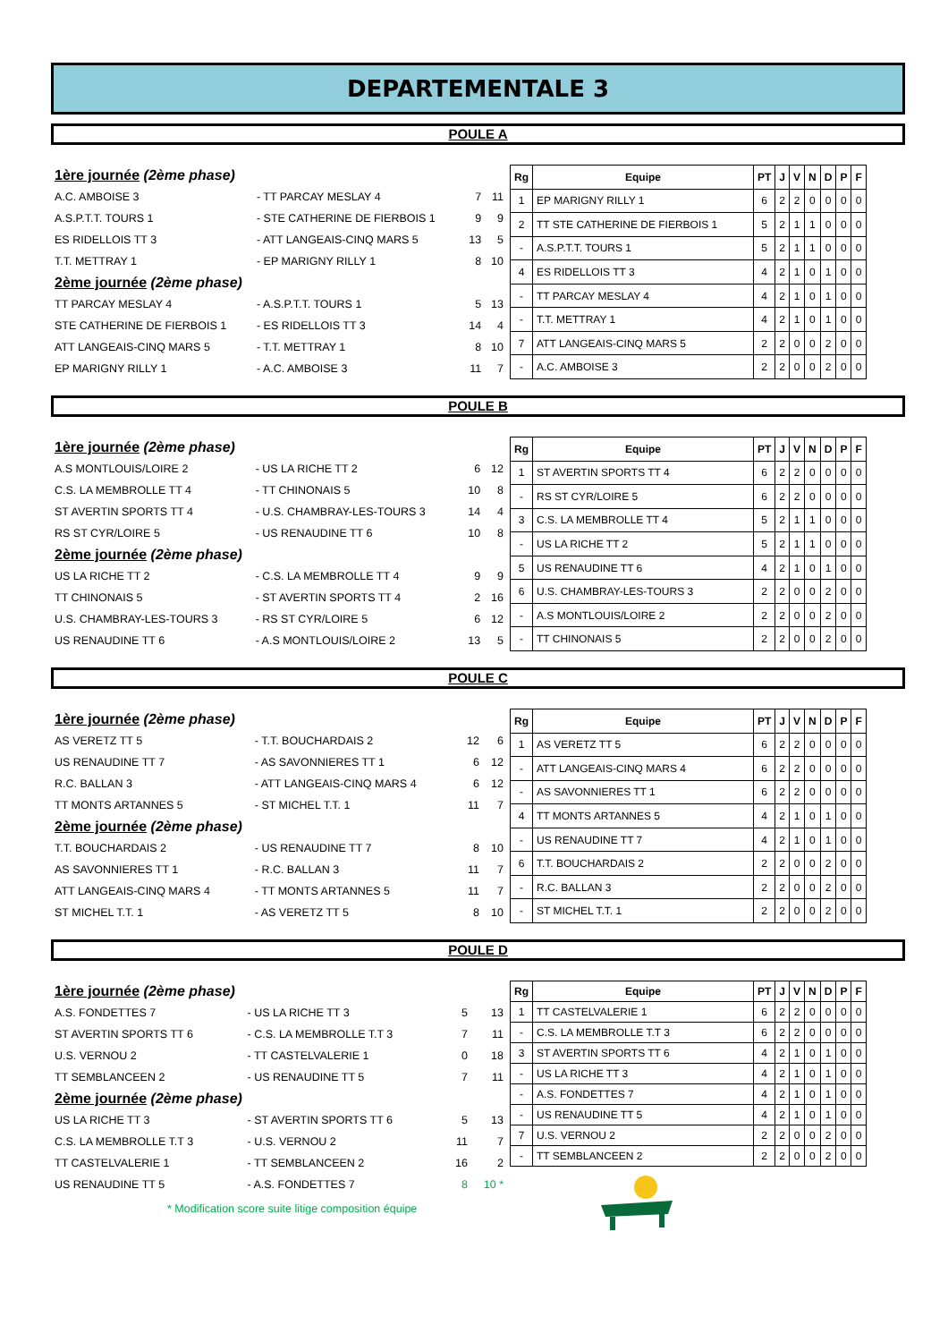DEPARTEMENTALE 3
POULE A
| 1ère journée (2ème phase) | | | |
| A.C. AMBOISE 3 | - TT PARCAY MESLAY 4 | 7 | 11 |
| A.S.P.T.T. TOURS 1 | - STE CATHERINE DE FIERBOIS 1 | 9 | 9 |
| ES RIDELLOIS TT 3 | - ATT LANGEAIS-CINQ MARS 5 | 13 | 5 |
| T.T. METTRAY 1 | - EP MARIGNY RILLY 1 | 8 | 10 |
| 2ème journée (2ème phase) | | | |
| TT PARCAY MESLAY 4 | - A.S.P.T.T. TOURS 1 | 5 | 13 |
| STE CATHERINE DE FIERBOIS 1 | - ES RIDELLOIS TT 3 | 14 | 4 |
| ATT LANGEAIS-CINQ MARS 5 | - T.T. METTRAY 1 | 8 | 10 |
| EP MARIGNY RILLY 1 | - A.C. AMBOISE 3 | 11 | 7 |
| Rg | Equipe | PT | J | V | N | D | P | F |
| --- | --- | --- | --- | --- | --- | --- | --- | --- |
| 1 | EP MARIGNY RILLY 1 | 6 | 2 | 2 | 0 | 0 | 0 | 0 |
| 2 | TT STE CATHERINE DE FIERBOIS 1 | 5 | 2 | 1 | 1 | 0 | 0 | 0 |
| - | A.S.P.T.T. TOURS 1 | 5 | 2 | 1 | 1 | 0 | 0 | 0 |
| 4 | ES RIDELLOIS TT 3 | 4 | 2 | 1 | 0 | 1 | 0 | 0 |
| - | TT PARCAY MESLAY 4 | 4 | 2 | 1 | 0 | 1 | 0 | 0 |
| - | T.T. METTRAY 1 | 4 | 2 | 1 | 0 | 1 | 0 | 0 |
| 7 | ATT LANGEAIS-CINQ MARS 5 | 2 | 2 | 0 | 0 | 2 | 0 | 0 |
| - | A.C. AMBOISE 3 | 2 | 2 | 0 | 0 | 2 | 0 | 0 |
POULE B
| 1ère journée (2ème phase) | | | |
| A.S MONTLOUIS/LOIRE 2 | - US LA RICHE TT 2 | 6 | 12 |
| C.S. LA MEMBROLLE TT 4 | - TT CHINONAIS 5 | 10 | 8 |
| ST AVERTIN SPORTS TT 4 | - U.S. CHAMBRAY-LES-TOURS 3 | 14 | 4 |
| RS ST CYR/LOIRE 5 | - US RENAUDINE TT 6 | 10 | 8 |
| 2ème journée (2ème phase) | | | |
| US LA RICHE TT 2 | - C.S. LA MEMBROLLE TT 4 | 9 | 9 |
| TT CHINONAIS 5 | - ST AVERTIN SPORTS TT 4 | 2 | 16 |
| U.S. CHAMBRAY-LES-TOURS 3 | - RS ST CYR/LOIRE 5 | 6 | 12 |
| US RENAUDINE TT 6 | - A.S MONTLOUIS/LOIRE 2 | 13 | 5 |
| Rg | Equipe | PT | J | V | N | D | P | F |
| --- | --- | --- | --- | --- | --- | --- | --- | --- |
| 1 | ST AVERTIN SPORTS TT 4 | 6 | 2 | 2 | 0 | 0 | 0 | 0 |
| - | RS ST CYR/LOIRE 5 | 6 | 2 | 2 | 0 | 0 | 0 | 0 |
| 3 | C.S. LA MEMBROLLE TT 4 | 5 | 2 | 1 | 1 | 0 | 0 | 0 |
| - | US LA RICHE TT 2 | 5 | 2 | 1 | 1 | 0 | 0 | 0 |
| 5 | US RENAUDINE TT 6 | 4 | 2 | 1 | 0 | 1 | 0 | 0 |
| 6 | U.S. CHAMBRAY-LES-TOURS 3 | 2 | 2 | 0 | 0 | 2 | 0 | 0 |
| - | A.S MONTLOUIS/LOIRE 2 | 2 | 2 | 0 | 0 | 2 | 0 | 0 |
| - | TT CHINONAIS 5 | 2 | 2 | 0 | 0 | 2 | 0 | 0 |
POULE C
| 1ère journée (2ème phase) | | | |
| AS VERETZ TT 5 | - T.T. BOUCHARDAIS 2 | 12 | 6 |
| US RENAUDINE TT 7 | - AS SAVONNIERES TT 1 | 6 | 12 |
| R.C. BALLAN 3 | - ATT LANGEAIS-CINQ MARS 4 | 6 | 12 |
| TT MONTS ARTANNES 5 | - ST MICHEL T.T. 1 | 11 | 7 |
| 2ème journée (2ème phase) | | | |
| T.T. BOUCHARDAIS 2 | - US RENAUDINE TT 7 | 8 | 10 |
| AS SAVONNIERES TT 1 | - R.C. BALLAN 3 | 11 | 7 |
| ATT LANGEAIS-CINQ MARS 4 | - TT MONTS ARTANNES 5 | 11 | 7 |
| ST MICHEL T.T. 1 | - AS VERETZ TT 5 | 8 | 10 |
| Rg | Equipe | PT | J | V | N | D | P | F |
| --- | --- | --- | --- | --- | --- | --- | --- | --- |
| 1 | AS VERETZ TT 5 | 6 | 2 | 2 | 0 | 0 | 0 | 0 |
| - | ATT LANGEAIS-CINQ MARS 4 | 6 | 2 | 2 | 0 | 0 | 0 | 0 |
| - | AS SAVONNIERES TT 1 | 6 | 2 | 2 | 0 | 0 | 0 | 0 |
| 4 | TT MONTS ARTANNES 5 | 4 | 2 | 1 | 0 | 1 | 0 | 0 |
| - | US RENAUDINE TT 7 | 4 | 2 | 1 | 0 | 1 | 0 | 0 |
| 6 | T.T. BOUCHARDAIS 2 | 2 | 2 | 0 | 0 | 2 | 0 | 0 |
| - | R.C. BALLAN 3 | 2 | 2 | 0 | 0 | 2 | 0 | 0 |
| - | ST MICHEL T.T. 1 | 2 | 2 | 0 | 0 | 2 | 0 | 0 |
POULE D
| 1ère journée (2ème phase) | | | |
| A.S. FONDETTES 7 | - US LA RICHE TT 3 | 5 | 13 |
| ST AVERTIN SPORTS TT 6 | - C.S. LA MEMBROLLE T.T 3 | 7 | 11 |
| U.S. VERNOU 2 | - TT CASTELVALERIE 1 | 0 | 18 |
| TT SEMBLANCEEN 2 | - US RENAUDINE TT 5 | 7 | 11 |
| 2ème journée (2ème phase) | | | |
| US LA RICHE TT 3 | - ST AVERTIN SPORTS TT 6 | 5 | 13 |
| C.S. LA MEMBROLLE T.T 3 | - U.S. VERNOU 2 | 11 | 7 |
| TT CASTELVALERIE 1 | - TT SEMBLANCEEN 2 | 16 | 2 |
| US RENAUDINE TT 5 | - A.S. FONDETTES 7 | 8 | 10 * |
* Modification score suite litige composition équipe
| Rg | Equipe | PT | J | V | N | D | P | F |
| --- | --- | --- | --- | --- | --- | --- | --- | --- |
| 1 | TT CASTELVALERIE 1 | 6 | 2 | 2 | 0 | 0 | 0 | 0 |
| - | C.S. LA MEMBROLLE T.T 3 | 6 | 2 | 2 | 0 | 0 | 0 | 0 |
| 3 | ST AVERTIN SPORTS TT 6 | 4 | 2 | 1 | 0 | 1 | 0 | 0 |
| - | US LA RICHE TT 3 | 4 | 2 | 1 | 0 | 1 | 0 | 0 |
| - | A.S. FONDETTES 7 | 4 | 2 | 1 | 0 | 1 | 0 | 0 |
| - | US RENAUDINE TT 5 | 4 | 2 | 1 | 0 | 1 | 0 | 0 |
| 7 | U.S. VERNOU 2 | 2 | 2 | 0 | 0 | 2 | 0 | 0 |
| - | TT SEMBLANCEEN 2 | 2 | 2 | 0 | 0 | 2 | 0 | 0 |